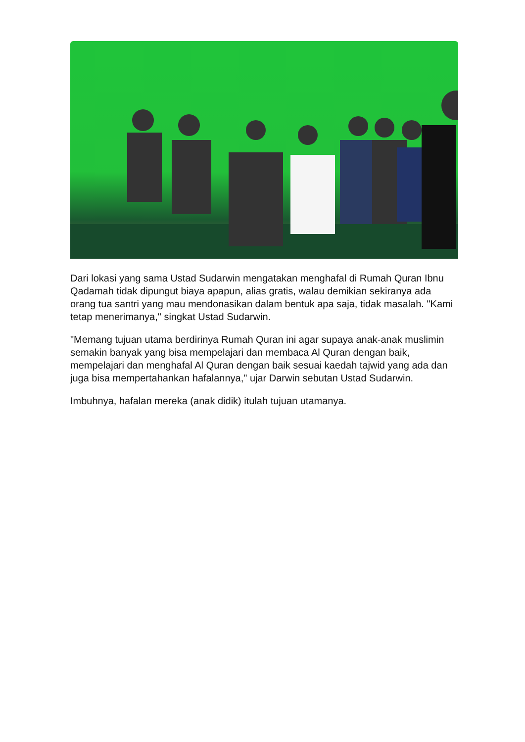Dari lokasi yang sama Ustad Sudarwin mengatakan menghafal di Rumah Quran Ibnu Qadamah tidak dipungut biaya apapun, alias gratis, walau demikian sekiranya ada orang tua santri yang mau mendonasikan dalam bentuk apa saja, tidak masalah. "Kami tetap menerimanya," singkat Ustad Sudarwin.
"Memang tujuan utama berdirinya Rumah Quran ini agar supaya anak-anak muslimin semakin banyak yang bisa mempelajari dan membaca Al Quran dengan baik, mempelajari dan menghafal Al Quran dengan baik sesuai kaedah tajwid yang ada dan juga bisa mempertahankan hafalannya," ujar Darwin sebutan Ustad Sudarwin.
Imbuhnya, hafalan mereka (anak didik) itulah tujuan utamanya.